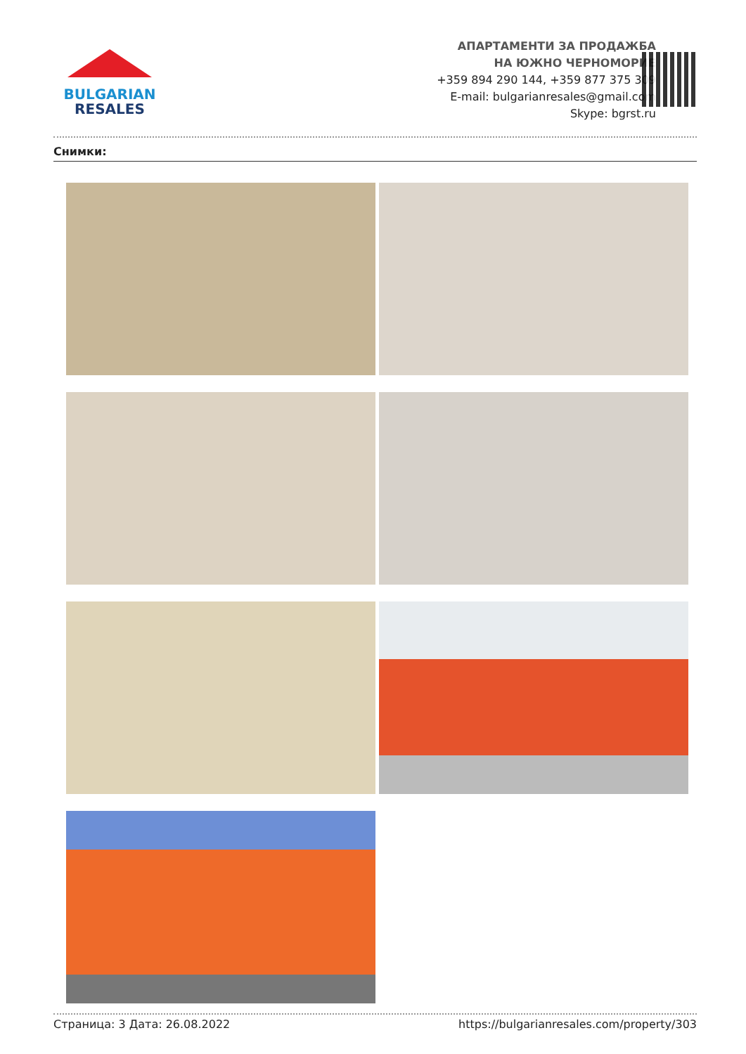BULGARIAN
RESALES
АПАРТАМЕНТИ ЗА ПРОДАЖБА
НА ЮЖНО ЧЕРНОМОРИЕ
+359 894 290 144, +359 877 375 309
E-mail: bulgarianresales@gmail.com
Skype: bgrst.ru
Снимки:
Страница: 3 Дата: 26.08.2022 https://bulgarianresales.com/property/303